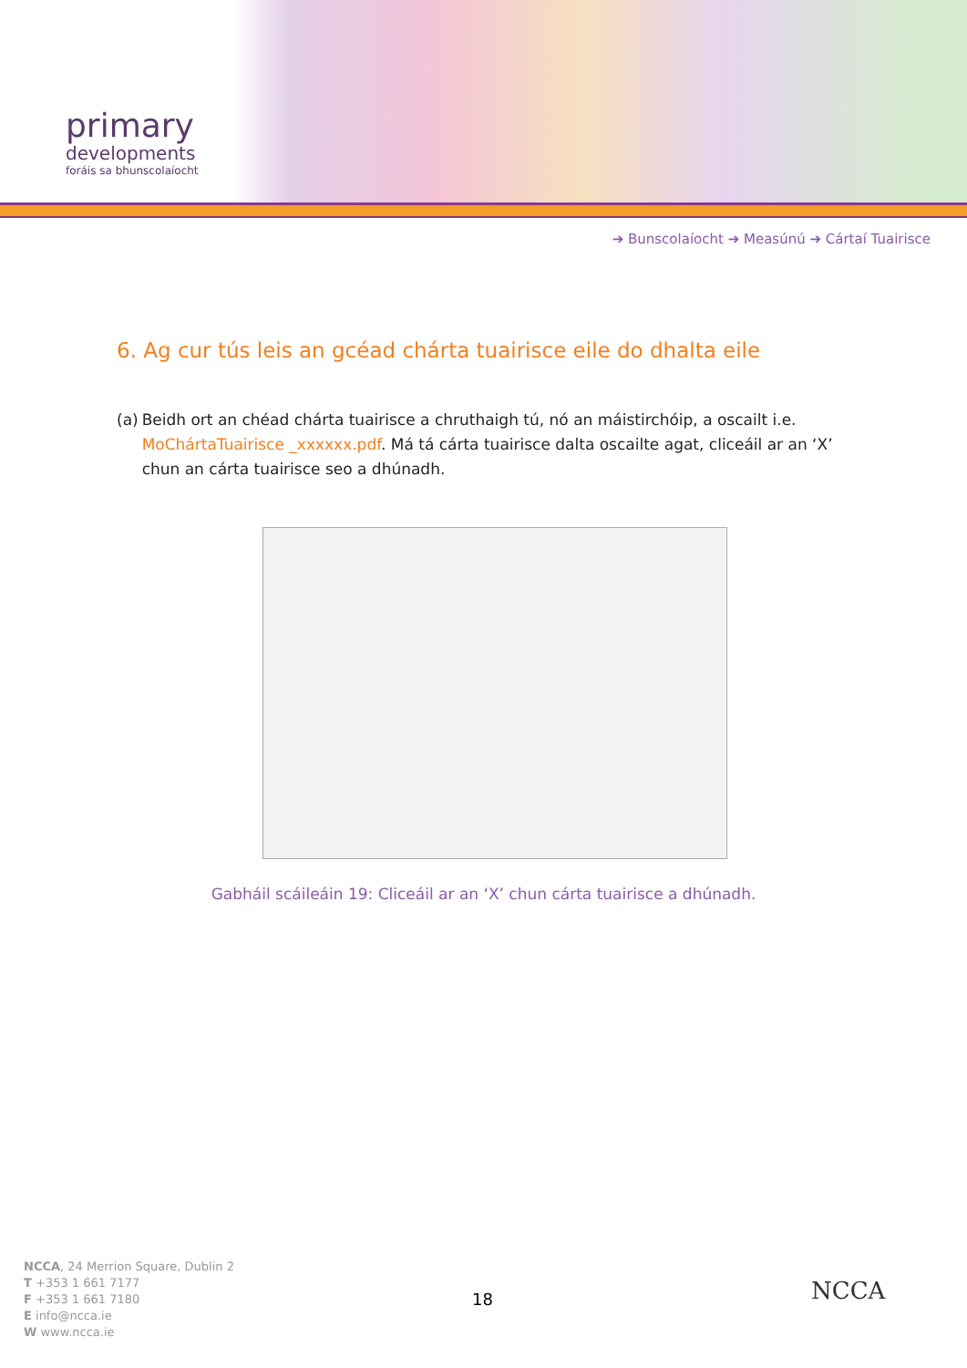primary
developments
foráis sa bhunscolaíocht
➔ Bunscolaíocht ➔ Measúnú ➔ Cártaí Tuairisce
6. Ag cur tús leis an gcéad chárta tuairisce eile do dhalta eile
(a) Beidh ort an chéad chárta tuairisce a chruthaigh tú, nó an máistirchóip, a oscailt i.e. MoChártaTuairisce _xxxxxx.pdf. Má tá cárta tuairisce dalta oscailte agat, cliceáil ar an ‘X’ chun an cárta tuairisce seo a dhúnadh.
Gabháil scáileáin 19: Cliceáil ar an ‘X’ chun cárta tuairisce a dhúnadh.
NCCA, 24 Merrion Square, Dublin 2
T +353 1 661 7177
F +353 1 661 7180
E info@ncca.ie
W www.ncca.ie
18 NCCA